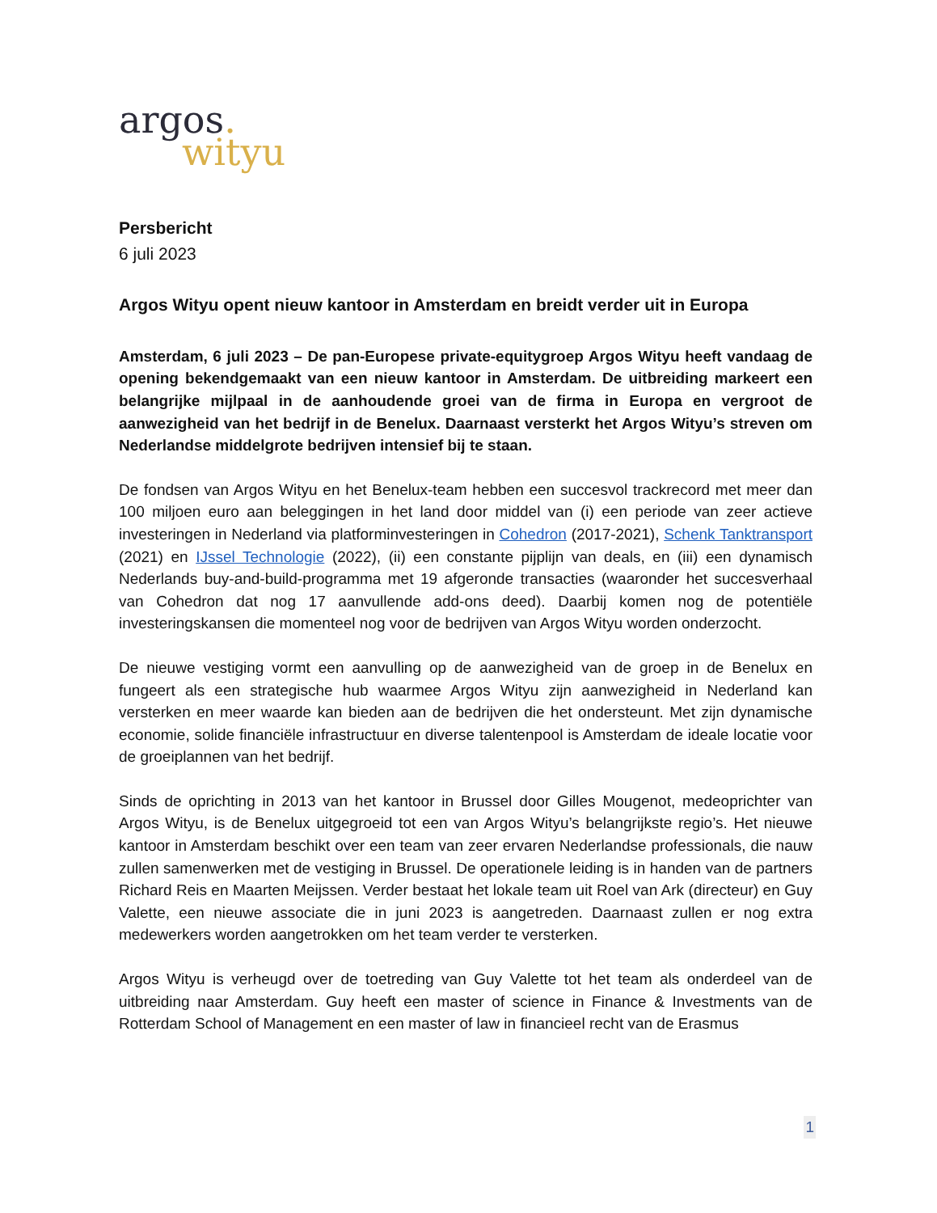argos.
wityu
Persbericht
6 juli 2023
Argos Wityu opent nieuw kantoor in Amsterdam en breidt verder uit in Europa
Amsterdam, 6 juli 2023 – De pan-Europese private-equitygroep Argos Wityu heeft vandaag de opening bekendgemaakt van een nieuw kantoor in Amsterdam. De uitbreiding markeert een belangrijke mijlpaal in de aanhoudende groei van de firma in Europa en vergroot de aanwezigheid van het bedrijf in de Benelux. Daarnaast versterkt het Argos Wityu’s streven om Nederlandse middelgrote bedrijven intensief bij te staan.
De fondsen van Argos Wityu en het Benelux-team hebben een succesvol trackrecord met meer dan 100 miljoen euro aan beleggingen in het land door middel van (i) een periode van zeer actieve investeringen in Nederland via platforminvesteringen in Cohedron (2017-2021), Schenk Tanktransport (2021) en IJssel Technologie (2022), (ii) een constante pijplijn van deals, en (iii) een dynamisch Nederlands buy-and-build-programma met 19 afgeronde transacties (waaronder het succesverhaal van Cohedron dat nog 17 aanvullende add-ons deed). Daarbij komen nog de potentiële investeringskansen die momenteel nog voor de bedrijven van Argos Wityu worden onderzocht.
De nieuwe vestiging vormt een aanvulling op de aanwezigheid van de groep in de Benelux en fungeert als een strategische hub waarmee Argos Wityu zijn aanwezigheid in Nederland kan versterken en meer waarde kan bieden aan de bedrijven die het ondersteunt. Met zijn dynamische economie, solide financiële infrastructuur en diverse talentenpool is Amsterdam de ideale locatie voor de groeiplannen van het bedrijf.
Sinds de oprichting in 2013 van het kantoor in Brussel door Gilles Mougenot, medeoprichter van Argos Wityu, is de Benelux uitgegroeid tot een van Argos Wityu’s belangrijkste regio’s. Het nieuwe kantoor in Amsterdam beschikt over een team van zeer ervaren Nederlandse professionals, die nauw zullen samenwerken met de vestiging in Brussel. De operationele leiding is in handen van de partners Richard Reis en Maarten Meijssen. Verder bestaat het lokale team uit Roel van Ark (directeur) en Guy Valette, een nieuwe associate die in juni 2023 is aangetreden. Daarnaast zullen er nog extra medewerkers worden aangetrokken om het team verder te versterken.
Argos Wityu is verheugd over de toetreding van Guy Valette tot het team als onderdeel van de uitbreiding naar Amsterdam. Guy heeft een master of science in Finance & Investments van de Rotterdam School of Management en een master of law in financieel recht van de Erasmus
1